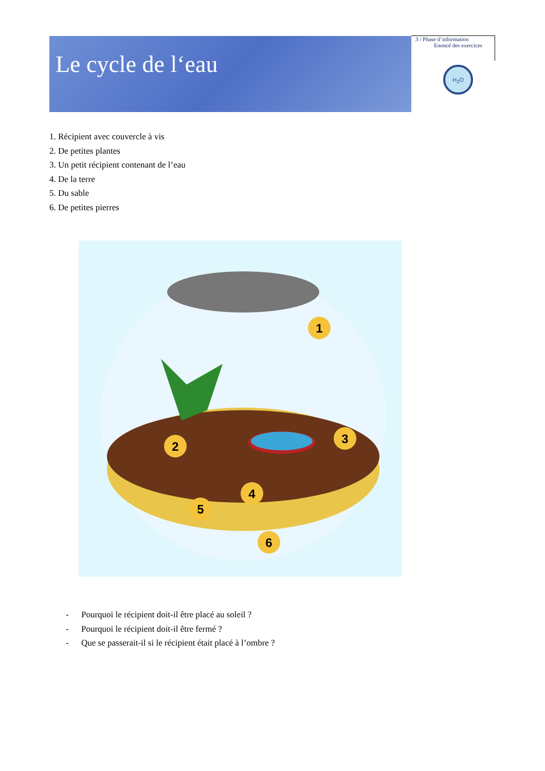Le cycle de l‘eau
3 / Phase d’information
Enoncé des exercices
H<sub>2</sub>O
1. Récipient avec couvercle à vis
2. De petites plantes
3. Un petit récipient contenant de l’eau
4. De la terre
5. Du sable
6. De petites pierres
1
2
3
4
5
6
- Pourquoi le récipient doit-il être placé au soleil ?
- Pourquoi le récipient doit-il être fermé ?
- Que se passerait-il si le récipient était placé à l’ombre ?